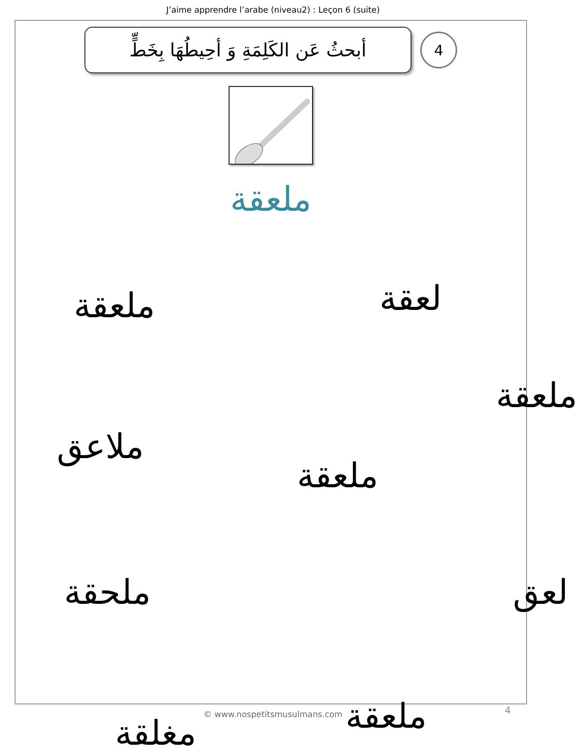J’aime apprendre l’arabe (niveau2) : Leçon 6 (suite)
أبحثُ عَن الكَلِمَةِ وَ أحِيطُهَا بِخَطٍّ
4
ملعقة
ملعقة لعقة
ملعقة
ملاعق
ملعقة
ملحقة لعق
ملعقة
مغلقة
© www.nospetitsmusulmans.com 4